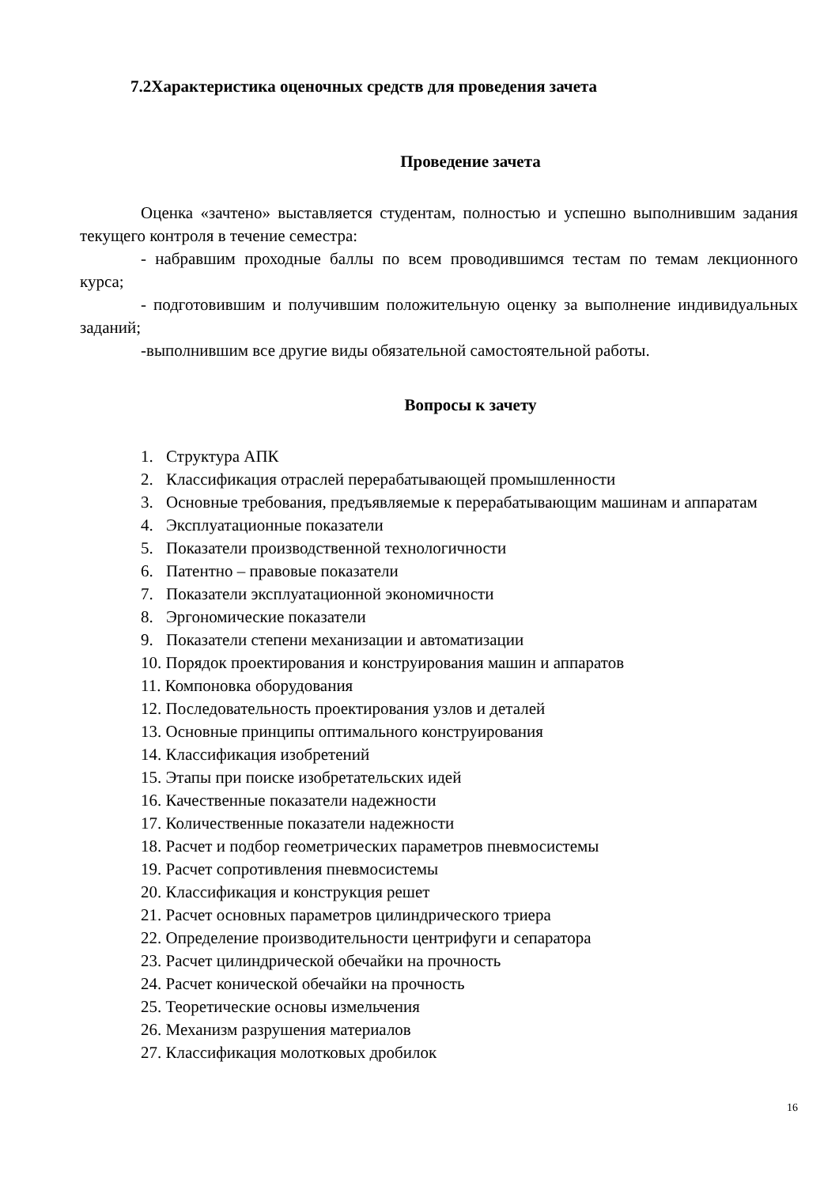7.2Характеристика оценочных средств для проведения зачета
Проведение зачета
Оценка «зачтено» выставляется студентам, полностью и успешно выполнившим задания текущего контроля в течение семестра:
- набравшим проходные баллы по всем проводившимся тестам по темам лекционного курса;
- подготовившим и получившим положительную оценку за выполнение индивидуальных заданий;
-выполнившим все другие виды обязательной самостоятельной работы.
Вопросы к зачету
1. Структура АПК
2. Классификация отраслей перерабатывающей промышленности
3. Основные требования, предъявляемые к перерабатывающим машинам и аппаратам
4. Эксплуатационные показатели
5. Показатели производственной технологичности
6. Патентно – правовые показатели
7. Показатели эксплуатационной экономичности
8. Эргономические показатели
9. Показатели степени механизации и автоматизации
10. Порядок проектирования и конструирования машин и аппаратов
11. Компоновка оборудования
12. Последовательность проектирования узлов и деталей
13. Основные принципы оптимального конструирования
14. Классификация изобретений
15. Этапы при поиске изобретательских идей
16. Качественные показатели надежности
17. Количественные показатели надежности
18. Расчет и подбор геометрических параметров пневмосистемы
19. Расчет сопротивления пневмосистемы
20. Классификация и конструкция решет
21. Расчет основных параметров цилиндрического триера
22. Определение производительности центрифуги и сепаратора
23. Расчет цилиндрической обечайки на прочность
24. Расчет конической обечайки на прочность
25. Теоретические основы измельчения
26. Механизм разрушения материалов
27. Классификация молотковых дробилок
16